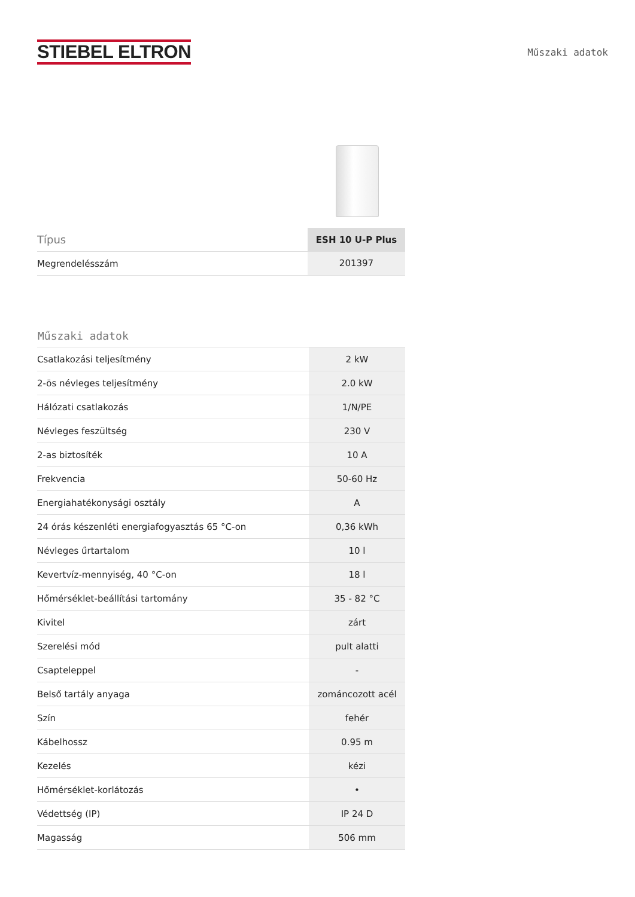STIEBEL ELTRON
Műszaki adatok
| Típus | ESH 10 U-P Plus |
| Megrendelésszám | 201397 |
Műszaki adatok
| Csatlakozási teljesítmény | 2 kW |
| 2-ös névleges teljesítmény | 2.0 kW |
| Hálózati csatlakozás | 1/N/PE |
| Névleges feszültség | 230 V |
| 2-as biztosíték | 10 A |
| Frekvencia | 50-60 Hz |
| Energiahatékonysági osztály | A |
| 24 órás készenléti energiafogyasztás 65 °C-on | 0,36 kWh |
| Névleges űrtartalom | 10 l |
| Kevertvíz-mennyiség, 40 °C-on | 18 l |
| Hőmérséklet-beállítási tartomány | 35 - 82 °C |
| Kivitel | zárt |
| Szerelési mód | pult alatti |
| Csapteleppel | - |
| Belső tartály anyaga | zománcozott acél |
| Szín | fehér |
| Kábelhossz | 0.95 m |
| Kezelés | kézi |
| Hőmérséklet-korlátozás | • |
| Védettség (IP) | IP 24 D |
| Magasság | 506 mm |